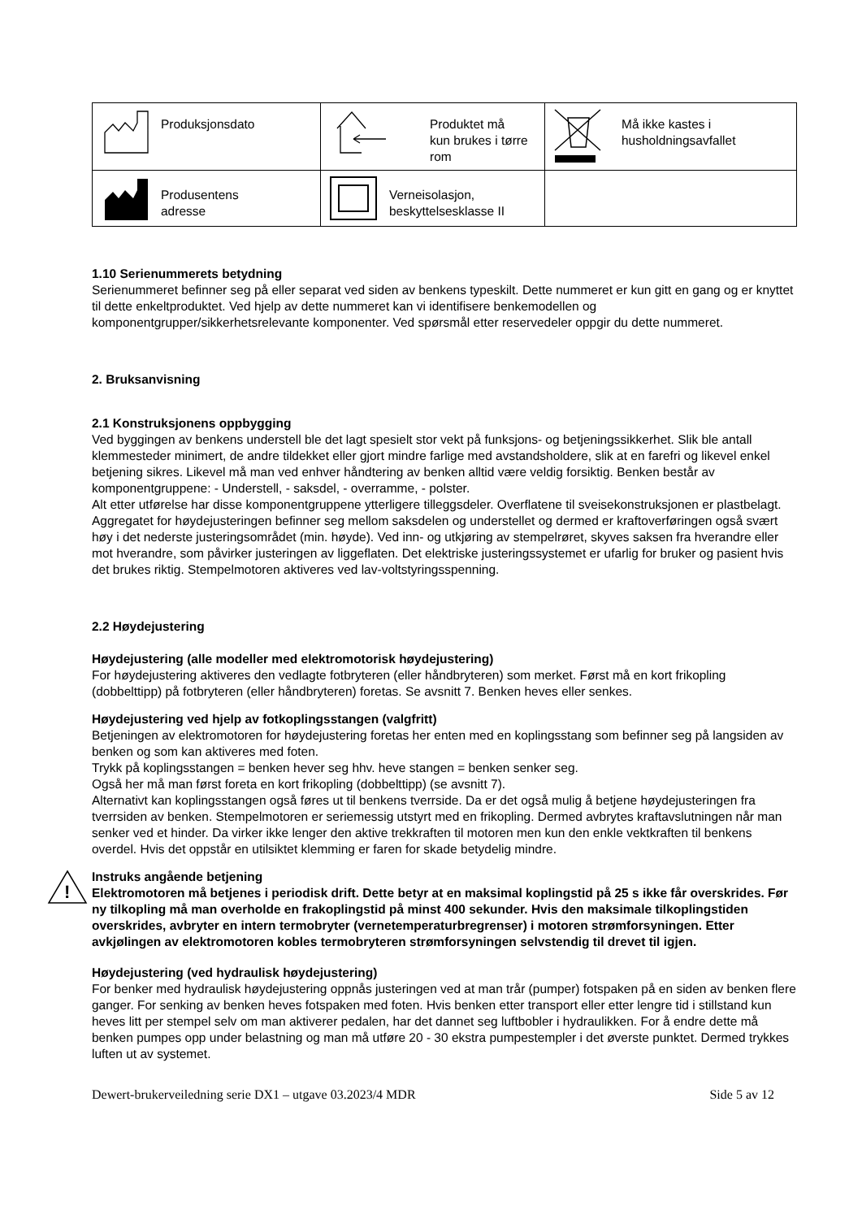| Produksjonsdato | Produktet må kun brukes i tørre rom | Må ikke kastes i husholdningsavfallet |
| Produsentens adresse | Verneisolasjon, beskyttelsesklasse II | |
1.10 Serienummerets betydning
Serienummeret befinner seg på eller separat ved siden av benkens typeskilt. Dette nummeret er kun gitt en gang og er knyttet til dette enkeltproduktet. Ved hjelp av dette nummeret kan vi identifisere benkemodellen og komponentgrupper/sikkerhetsrelevante komponenter. Ved spørsmål etter reservedeler oppgir du dette nummeret.
2. Bruksanvisning
2.1 Konstruksjonens oppbygging
Ved byggingen av benkens understell ble det lagt spesielt stor vekt på funksjons- og betjeningssikkerhet. Slik ble antall klemmesteder minimert, de andre tildekket eller gjort mindre farlige med avstandsholdere, slik at en farefri og likevel enkel betjening sikres. Likevel må man ved enhver håndtering av benken alltid være veldig forsiktig. Benken består av komponentgruppene: - Understell, - saksdel, - overramme, - polster.
Alt etter utførelse har disse komponentgruppene ytterligere tilleggsdeler. Overflatene til sveisekonstruksjonen er plastbelagt. Aggregatet for høydejusteringen befinner seg mellom saksdelen og understellet og dermed er kraftoverføringen også svært høy i det nederste justeringsområdet (min. høyde). Ved inn- og utkjøring av stempelrøret, skyves saksen fra hverandre eller mot hverandre, som påvirker justeringen av liggeflaten. Det elektriske justeringssystemet er ufarlig for bruker og pasient hvis det brukes riktig. Stempelmotoren aktiveres ved lav-voltstyringsspenning.
2.2 Høydejustering
Høydejustering (alle modeller med elektromotorisk høydejustering)
For høydejustering aktiveres den vedlagte fotbryteren (eller håndbryteren) som merket. Først må en kort frikopling (dobbelttipp) på fotbryteren (eller håndbryteren) foretas. Se avsnitt 7. Benken heves eller senkes.
Høydejustering ved hjelp av fotkoplingsstangen (valgfritt)
Betjeningen av elektromotoren for høydejustering foretas her enten med en koplingsstang som befinner seg på langsiden av benken og som kan aktiveres med foten.
Trykk på koplingsstangen = benken hever seg hhv. heve stangen = benken senker seg.
Også her må man først foreta en kort frikopling (dobbelttipp) (se avsnitt 7).
Alternativt kan koplingsstangen også føres ut til benkens tverrside. Da er det også mulig å betjene høydejusteringen fra tverrsiden av benken. Stempelmotoren er seriemessig utstyrt med en frikopling. Dermed avbrytes kraftavslutningen når man senker ved et hinder. Da virker ikke lenger den aktive trekkraften til motoren men kun den enkle vektkraften til benkens overdel. Hvis det oppstår en utilsiktet klemming er faren for skade betydelig mindre.
!
Instruks angående betjening
Elektromotoren må betjenes i periodisk drift. Dette betyr at en maksimal koplingstid på 25 s ikke får overskrides. Før ny tilkopling må man overholde en frakoplingstid på minst 400 sekunder. Hvis den maksimale tilkoplingstiden overskrides, avbryter en intern termobryter (vernetemperaturbregrenser) i motoren strømforsyningen. Etter avkjølingen av elektromotoren kobles termobryteren strømforsyningen selvstendig til drevet til igjen.
Høydejustering (ved hydraulisk høydejustering)
For benker med hydraulisk høydejustering oppnås justeringen ved at man trår (pumper) fotspaken på en siden av benken flere ganger. For senking av benken heves fotspaken med foten. Hvis benken etter transport eller etter lengre tid i stillstand kun heves litt per stempel selv om man aktiverer pedalen, har det dannet seg luftbobler i hydraulikken. For å endre dette må benken pumpes opp under belastning og man må utføre 20 - 30 ekstra pumpestempler i det øverste punktet. Dermed trykkes luften ut av systemet.
Dewert-brukerveiledning serie DX1 – utgave 03.2023/4 MDR Side 5 av 12